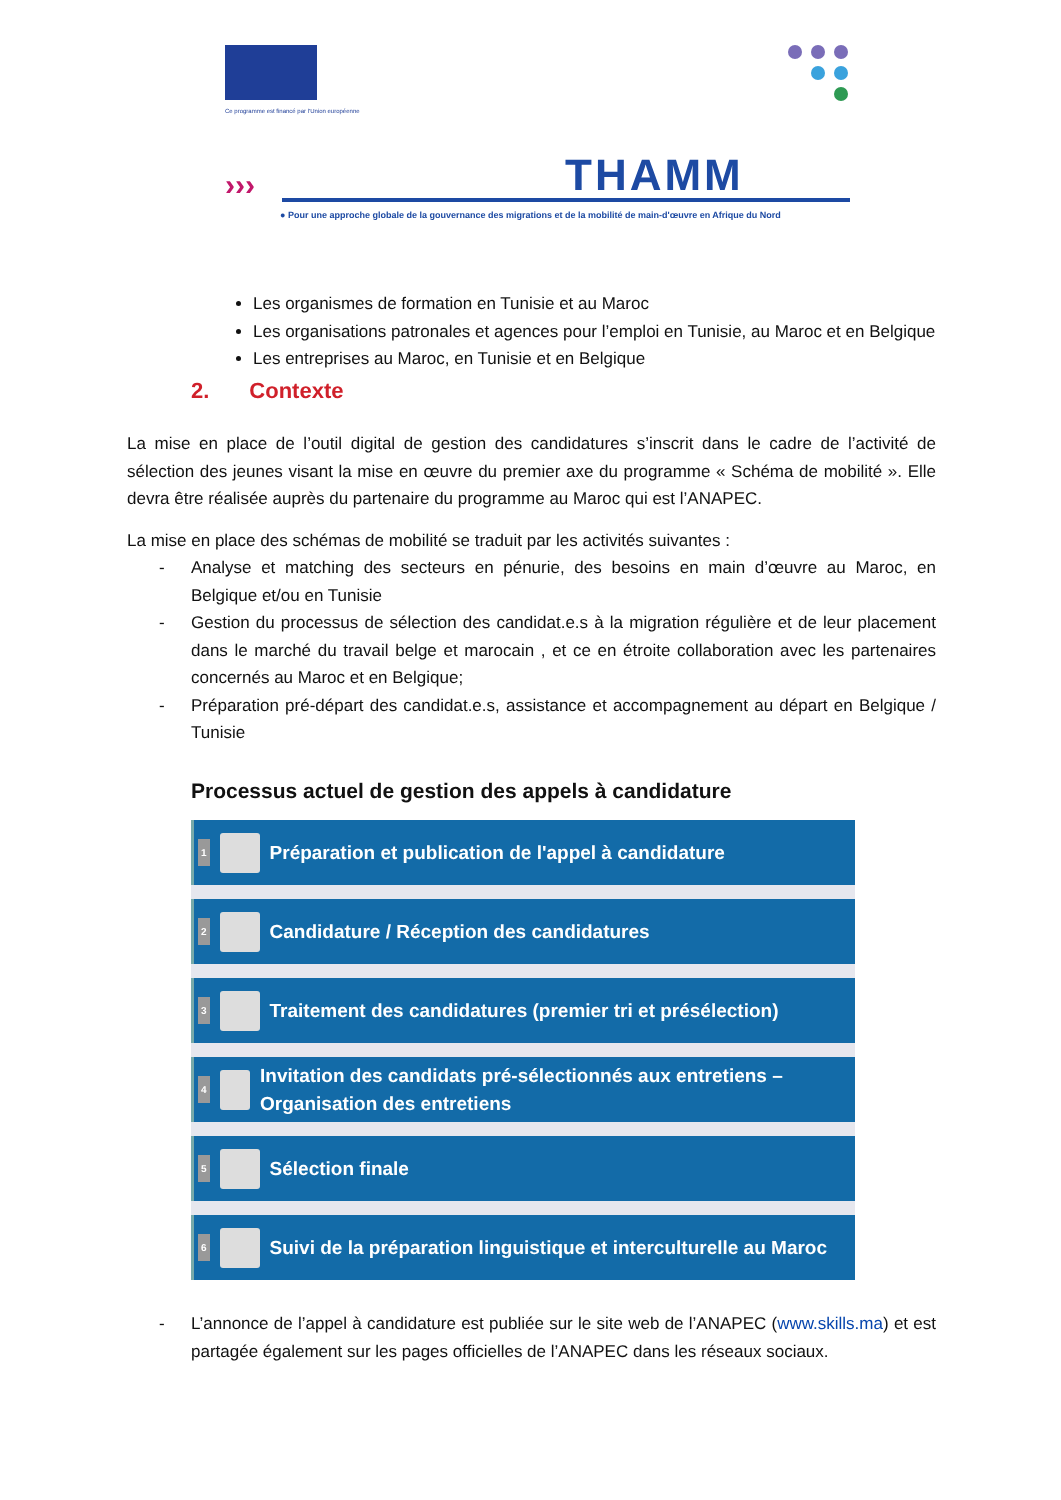Ce programme est financé par l'Union européenne
››› THAMM
● Pour une approche globale de la gouvernance des migrations et de la mobilité de main-d'œuvre en Afrique du Nord
Les organismes de formation en Tunisie et au Maroc
Les organisations patronales et agences pour l’emploi en Tunisie, au Maroc et en Belgique
Les entreprises au Maroc, en Tunisie et en Belgique
2. Contexte
La mise en place de l’outil digital de gestion des candidatures s’inscrit dans le cadre de l’activité de sélection des jeunes visant la mise en œuvre du premier axe du programme « Schéma de mobilité ». Elle devra être réalisée auprès du partenaire du programme au Maroc qui est l’ANAPEC.
La mise en place des schémas de mobilité se traduit par les activités suivantes :
- Analyse et matching des secteurs en pénurie, des besoins en main d’œuvre au Maroc, en Belgique et/ou en Tunisie
- Gestion du processus de sélection des candidat.e.s à la migration régulière et de leur placement dans le marché du travail belge et marocain , et ce en étroite collaboration avec les partenaires concernés au Maroc et en Belgique;
- Préparation pré-départ des candidat.e.s, assistance et accompagnement au départ en Belgique / Tunisie
Processus actuel de gestion des appels à candidature
1 Préparation et publication de l'appel à candidature
2 Candidature / Réception des candidatures
3 Traitement des candidatures (premier tri et présélection)
4 Invitation des candidats pré-sélectionnés aux entretiens – Organisation des entretiens
5 Sélection finale
6 Suivi de la préparation linguistique et interculturelle au Maroc
- L’annonce de l’appel à candidature est publiée sur le site web de l’ANAPEC (www.skills.ma) et est partagée également sur les pages officielles de l’ANAPEC dans les réseaux sociaux.